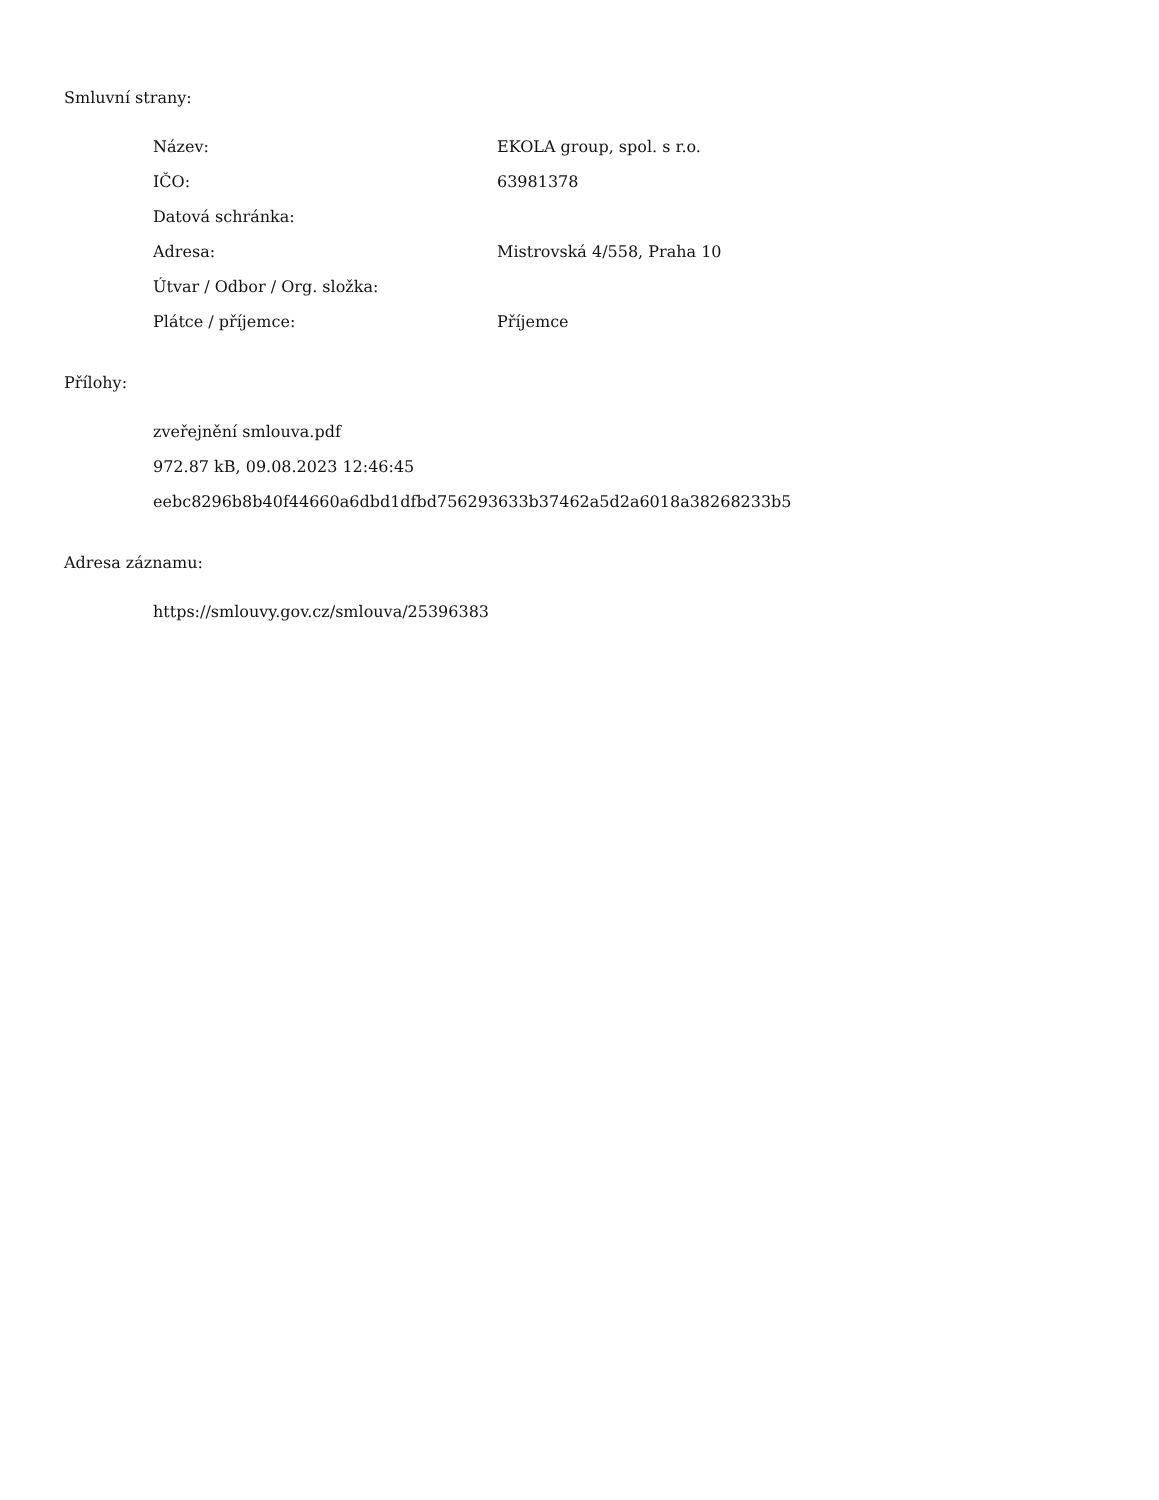Smluvní strany:
| Název: | EKOLA group, spol. s r.o. |
| IČO: | 63981378 |
| Datová schránka: | |
| Adresa: | Mistrovská 4/558, Praha 10 |
| Útvar / Odbor / Org. složka: | |
| Plátce / příjemce: | Příjemce |
Přílohy:
zveřejnění smlouva.pdf
972.87 kB, 09.08.2023 12:46:45
eebc8296b8b40f44660a6dbd1dfbd756293633b37462a5d2a6018a38268233b5
Adresa záznamu:
https://smlouvy.gov.cz/smlouva/25396383